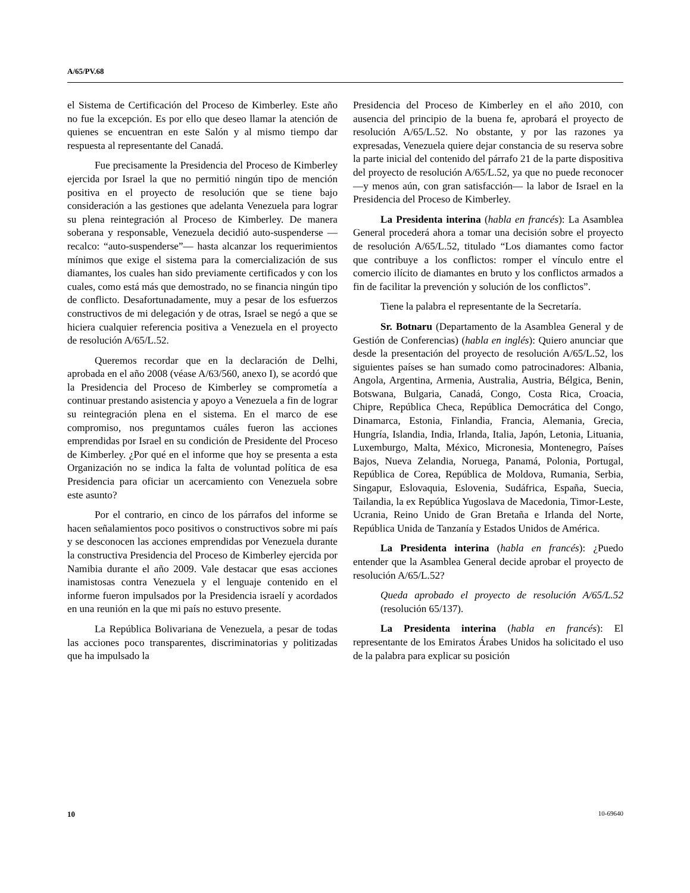A/65/PV.68
el Sistema de Certificación del Proceso de Kimberley. Este año no fue la excepción. Es por ello que deseo llamar la atención de quienes se encuentran en este Salón y al mismo tiempo dar respuesta al representante del Canadá.
Fue precisamente la Presidencia del Proceso de Kimberley ejercida por Israel la que no permitió ningún tipo de mención positiva en el proyecto de resolución que se tiene bajo consideración a las gestiones que adelanta Venezuela para lograr su plena reintegración al Proceso de Kimberley. De manera soberana y responsable, Venezuela decidió auto-suspenderse —recalco: “auto-suspenderse”— hasta alcanzar los requerimientos mínimos que exige el sistema para la comercialización de sus diamantes, los cuales han sido previamente certificados y con los cuales, como está más que demostrado, no se financia ningún tipo de conflicto. Desafortunadamente, muy a pesar de los esfuerzos constructivos de mi delegación y de otras, Israel se negó a que se hiciera cualquier referencia positiva a Venezuela en el proyecto de resolución A/65/L.52.
Queremos recordar que en la declaración de Delhi, aprobada en el año 2008 (véase A/63/560, anexo I), se acordó que la Presidencia del Proceso de Kimberley se comprometía a continuar prestando asistencia y apoyo a Venezuela a fin de lograr su reintegración plena en el sistema. En el marco de ese compromiso, nos preguntamos cuáles fueron las acciones emprendidas por Israel en su condición de Presidente del Proceso de Kimberley. ¿Por qué en el informe que hoy se presenta a esta Organización no se indica la falta de voluntad política de esa Presidencia para oficiar un acercamiento con Venezuela sobre este asunto?
Por el contrario, en cinco de los párrafos del informe se hacen señalamientos poco positivos o constructivos sobre mi país y se desconocen las acciones emprendidas por Venezuela durante la constructiva Presidencia del Proceso de Kimberley ejercida por Namibia durante el año 2009. Vale destacar que esas acciones inamistosas contra Venezuela y el lenguaje contenido en el informe fueron impulsados por la Presidencia israelí y acordados en una reunión en la que mi país no estuvo presente.
La República Bolivariana de Venezuela, a pesar de todas las acciones poco transparentes, discriminatorias y politizadas que ha impulsado la
Presidencia del Proceso de Kimberley en el año 2010, con ausencia del principio de la buena fe, aprobará el proyecto de resolución A/65/L.52. No obstante, y por las razones ya expresadas, Venezuela quiere dejar constancia de su reserva sobre la parte inicial del contenido del párrafo 21 de la parte dispositiva del proyecto de resolución A/65/L.52, ya que no puede reconocer —y menos aún, con gran satisfacción— la labor de Israel en la Presidencia del Proceso de Kimberley.
La Presidenta interina (habla en francés): La Asamblea General procederá ahora a tomar una decisión sobre el proyecto de resolución A/65/L.52, titulado “Los diamantes como factor que contribuye a los conflictos: romper el vínculo entre el comercio ilícito de diamantes en bruto y los conflictos armados a fin de facilitar la prevención y solución de los conflictos”.
Tiene la palabra el representante de la Secretaría.
Sr. Botnaru (Departamento de la Asamblea General y de Gestión de Conferencias) (habla en inglés): Quiero anunciar que desde la presentación del proyecto de resolución A/65/L.52, los siguientes países se han sumado como patrocinadores: Albania, Angola, Argentina, Armenia, Australia, Austria, Bélgica, Benin, Botswana, Bulgaria, Canadá, Congo, Costa Rica, Croacia, Chipre, República Checa, República Democrática del Congo, Dinamarca, Estonia, Finlandia, Francia, Alemania, Grecia, Hungría, Islandia, India, Irlanda, Italia, Japón, Letonia, Lituania, Luxemburgo, Malta, México, Micronesia, Montenegro, Países Bajos, Nueva Zelandia, Noruega, Panamá, Polonia, Portugal, República de Corea, República de Moldova, Rumania, Serbia, Singapur, Eslovaquia, Eslovenia, Sudáfrica, España, Suecia, Tailandia, la ex República Yugoslava de Macedonia, Timor-Leste, Ucrania, Reino Unido de Gran Bretaña e Irlanda del Norte, República Unida de Tanzanía y Estados Unidos de América.
La Presidenta interina (habla en francés): ¿Puedo entender que la Asamblea General decide aprobar el proyecto de resolución A/65/L.52?
Queda aprobado el proyecto de resolución A/65/L.52 (resolución 65/137).
La Presidenta interina (habla en francés): El representante de los Emiratos Árabes Unidos ha solicitado el uso de la palabra para explicar su posición
10 10-69640